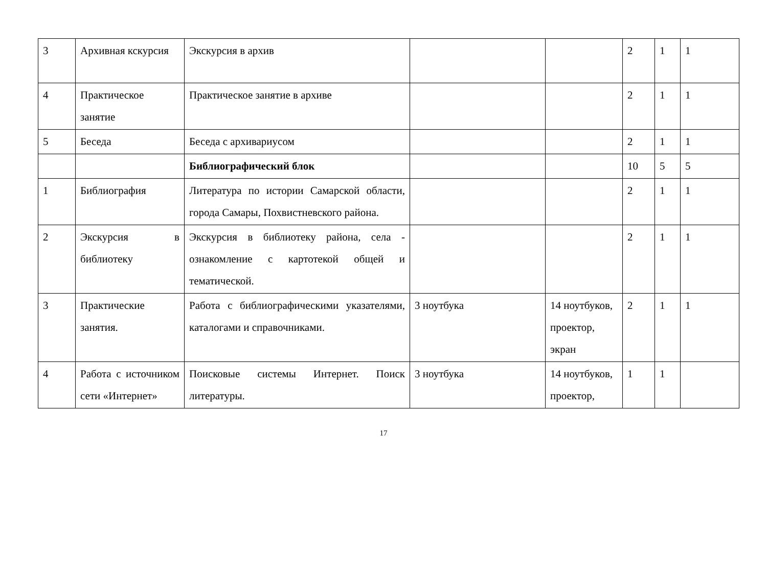| 3 | Архивная кскурсия | Экскурсия в архив | | | 2 | 1 | 1 |
| 4 | Практическое занятие | Практическое занятие в архиве | | | 2 | 1 | 1 |
| 5 | Беседа | Беседа с архивариусом | | | 2 | 1 | 1 |
| | | Библиографический блок | | | 10 | 5 | 5 |
| 1 | Библиография | Литература по истории Самарской области, города Самары, Похвистневского района. | | | 2 | 1 | 1 |
| 2 | Экскурсия в библиотеку | Экскурсия в библиотеку района, села - ознакомление с картотекой общей и тематической. | | | 2 | 1 | 1 |
| 3 | Практические занятия. | Работа с библиографическими указателями, каталогами и справочниками. | 3 ноутбука | 14 ноутбуков, проектор, экран | 2 | 1 | 1 |
| 4 | Работа с источником сети «Интернет» | Поисковые системы Интернет. Поиск литературы. | 3 ноутбука | 14 ноутбуков, проектор, | 1 | 1 | |
17